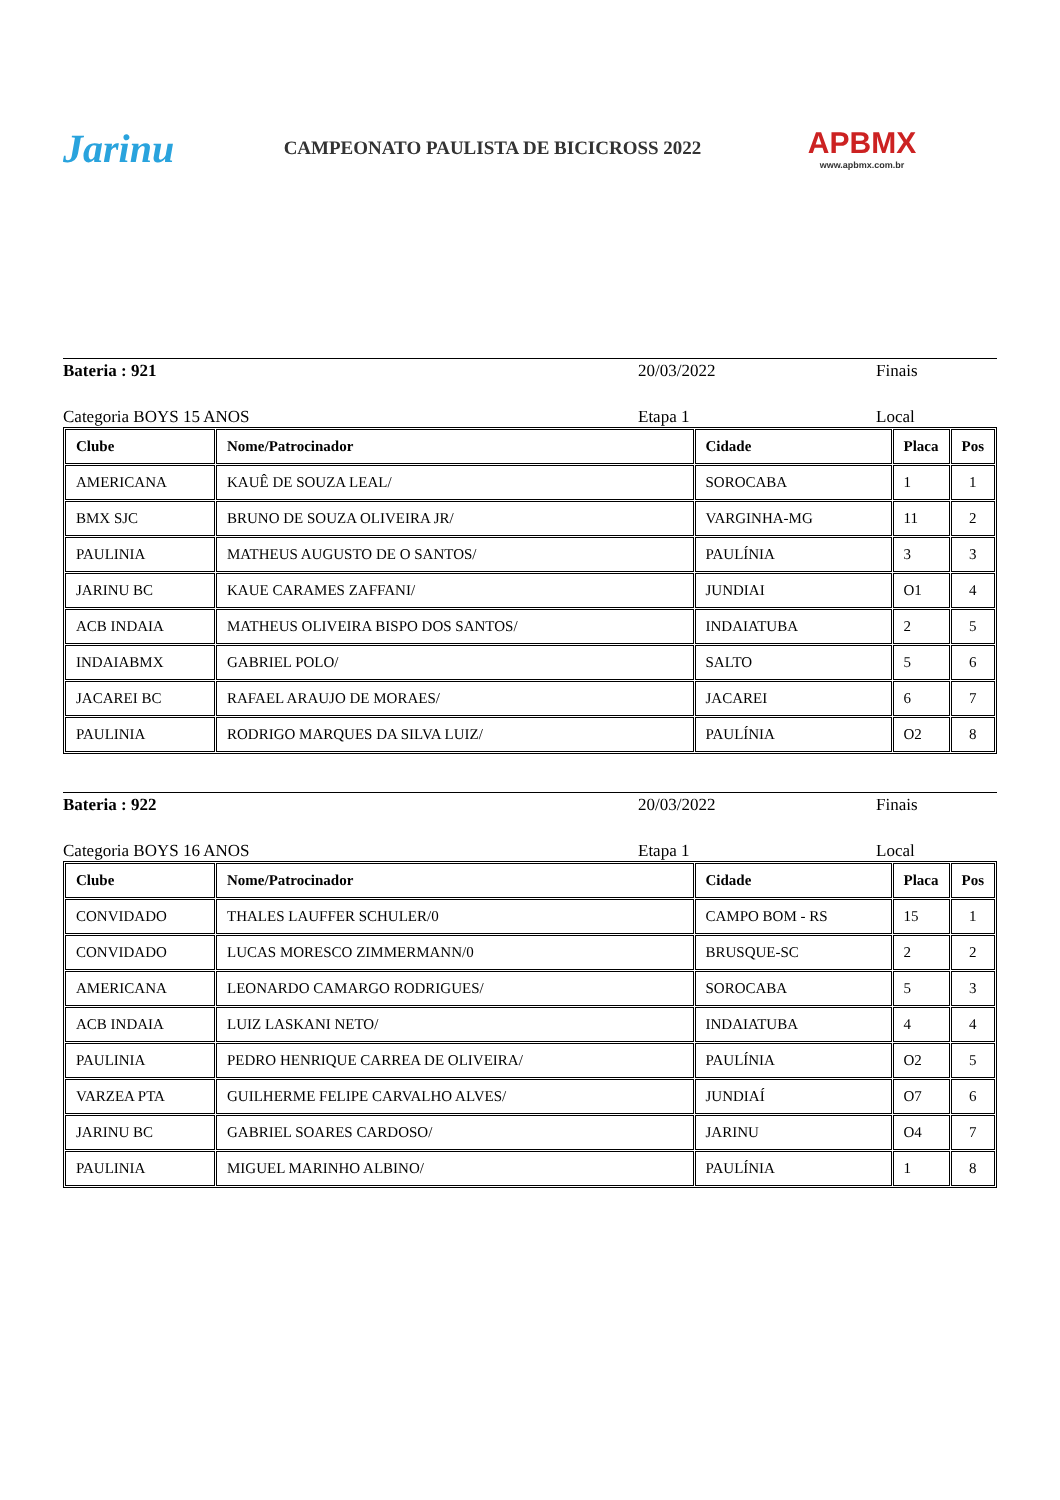Jarinu
CAMPEONATO PAULISTA DE BICICROSS 2022
APBMX
www.apbmx.com.br
Bateria : 921 20/03/2022 Finais
Categoria BOYS 15 ANOS Etapa 1 Local
| Clube | Nome/Patrocinador | Cidade | Placa | Pos |
| --- | --- | --- | --- | --- |
| AMERICANA | KAUÊ DE SOUZA LEAL/ | SOROCABA | 1 | 1 |
| BMX SJC | BRUNO DE SOUZA OLIVEIRA JR/ | VARGINHA-MG | 11 | 2 |
| PAULINIA | MATHEUS AUGUSTO DE O SANTOS/ | PAULÍNIA | 3 | 3 |
| JARINU BC | KAUE CARAMES ZAFFANI/ | JUNDIAI | O1 | 4 |
| ACB INDAIA | MATHEUS OLIVEIRA BISPO DOS SANTOS/ | INDAIATUBA | 2 | 5 |
| INDAIABMX | GABRIEL POLO/ | SALTO | 5 | 6 |
| JACAREI BC | RAFAEL ARAUJO DE MORAES/ | JACAREI | 6 | 7 |
| PAULINIA | RODRIGO MARQUES DA SILVA LUIZ/ | PAULÍNIA | O2 | 8 |
Bateria : 922 20/03/2022 Finais
Categoria BOYS 16 ANOS Etapa 1 Local
| Clube | Nome/Patrocinador | Cidade | Placa | Pos |
| --- | --- | --- | --- | --- |
| CONVIDADO | THALES LAUFFER SCHULER/0 | CAMPO BOM - RS | 15 | 1 |
| CONVIDADO | LUCAS MORESCO ZIMMERMANN/0 | BRUSQUE-SC | 2 | 2 |
| AMERICANA | LEONARDO CAMARGO RODRIGUES/ | SOROCABA | 5 | 3 |
| ACB INDAIA | LUIZ LASKANI NETO/ | INDAIATUBA | 4 | 4 |
| PAULINIA | PEDRO HENRIQUE CARREA DE OLIVEIRA/ | PAULÍNIA | O2 | 5 |
| VARZEA PTA | GUILHERME FELIPE CARVALHO ALVES/ | JUNDIAÍ | O7 | 6 |
| JARINU BC | GABRIEL SOARES CARDOSO/ | JARINU | O4 | 7 |
| PAULINIA | MIGUEL MARINHO ALBINO/ | PAULÍNIA | 1 | 8 |